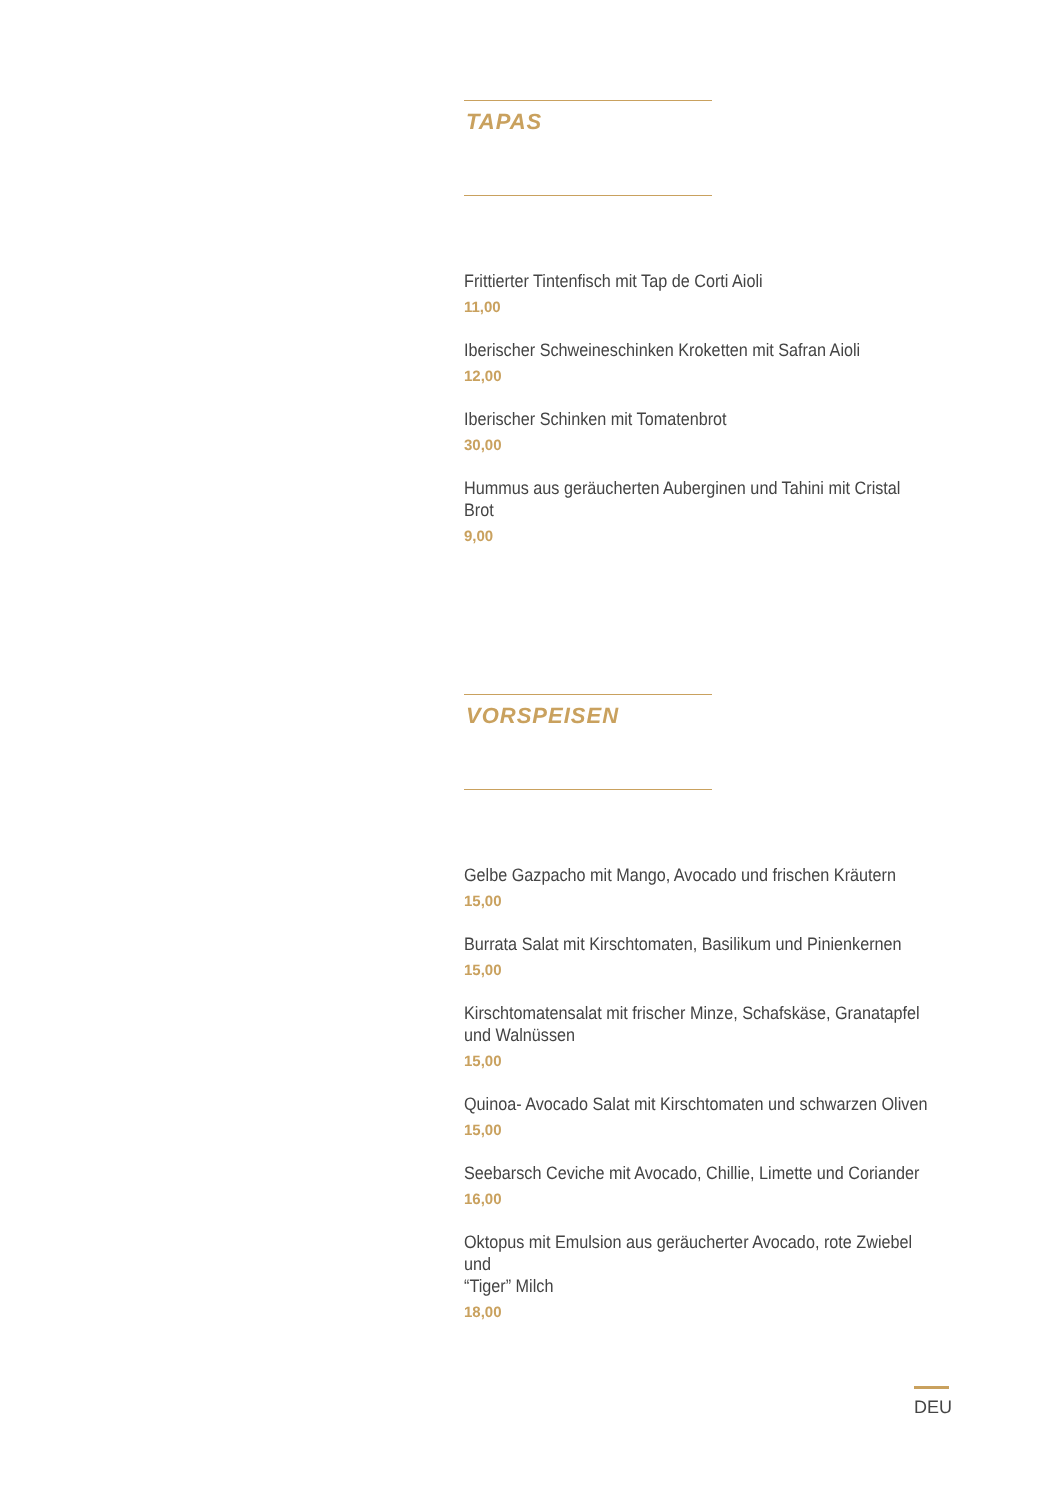TAPAS
Frittierter Tintenfisch mit Tap de Corti Aioli
11,00
Iberischer Schweineschinken Kroketten mit Safran Aioli
12,00
Iberischer Schinken mit Tomatenbrot
30,00
Hummus aus geräucherten Auberginen und Tahini mit Cristal Brot
9,00
VORSPEISEN
Gelbe Gazpacho mit Mango, Avocado und frischen Kräutern
15,00
Burrata Salat mit Kirschtomaten, Basilikum und Pinienkernen
15,00
Kirschtomatensalat mit frischer Minze, Schafskäse, Granatapfel
und Walnüssen
15,00
Quinoa- Avocado Salat mit Kirschtomaten und schwarzen Oliven
15,00
Seebarsch Ceviche mit Avocado, Chillie, Limette und Coriander
16,00
Oktopus mit Emulsion aus geräucherter Avocado, rote Zwiebel und
“Tiger” Milch
18,00
DEU